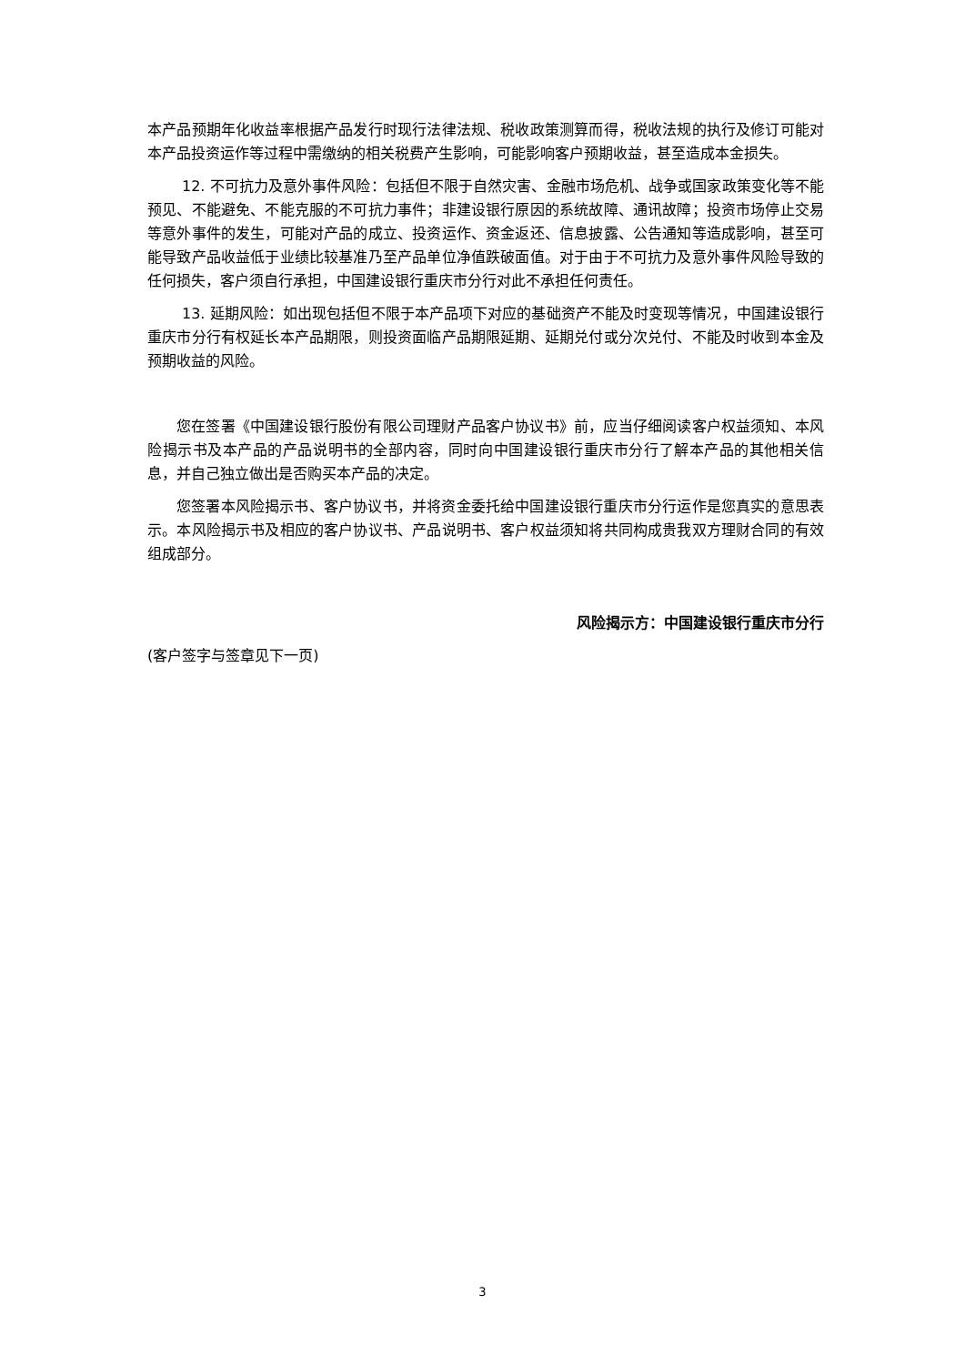本产品预期年化收益率根据产品发行时现行法律法规、税收政策测算而得，税收法规的执行及修订可能对本产品投资运作等过程中需缴纳的相关税费产生影响，可能影响客户预期收益，甚至造成本金损失。
12. 不可抗力及意外事件风险：包括但不限于自然灾害、金融市场危机、战争或国家政策变化等不能预见、不能避免、不能克服的不可抗力事件；非建设银行原因的系统故障、通讯故障；投资市场停止交易等意外事件的发生，可能对产品的成立、投资运作、资金返还、信息披露、公告通知等造成影响，甚至可能导致产品收益低于业绩比较基准乃至产品单位净值跌破面值。对于由于不可抗力及意外事件风险导致的任何损失，客户须自行承担，中国建设银行重庆市分行对此不承担任何责任。
13. 延期风险：如出现包括但不限于本产品项下对应的基础资产不能及时变现等情况，中国建设银行重庆市分行有权延长本产品期限，则投资面临产品期限延期、延期兑付或分次兑付、不能及时收到本金及预期收益的风险。
您在签署《中国建设银行股份有限公司理财产品客户协议书》前，应当仔细阅读客户权益须知、本风险揭示书及本产品的产品说明书的全部内容，同时向中国建设银行重庆市分行了解本产品的其他相关信息，并自己独立做出是否购买本产品的决定。
您签署本风险揭示书、客户协议书，并将资金委托给中国建设银行重庆市分行运作是您真实的意思表示。本风险揭示书及相应的客户协议书、产品说明书、客户权益须知将共同构成贵我双方理财合同的有效组成部分。
风险揭示方：中国建设银行重庆市分行
(客户签字与签章见下一页)
3